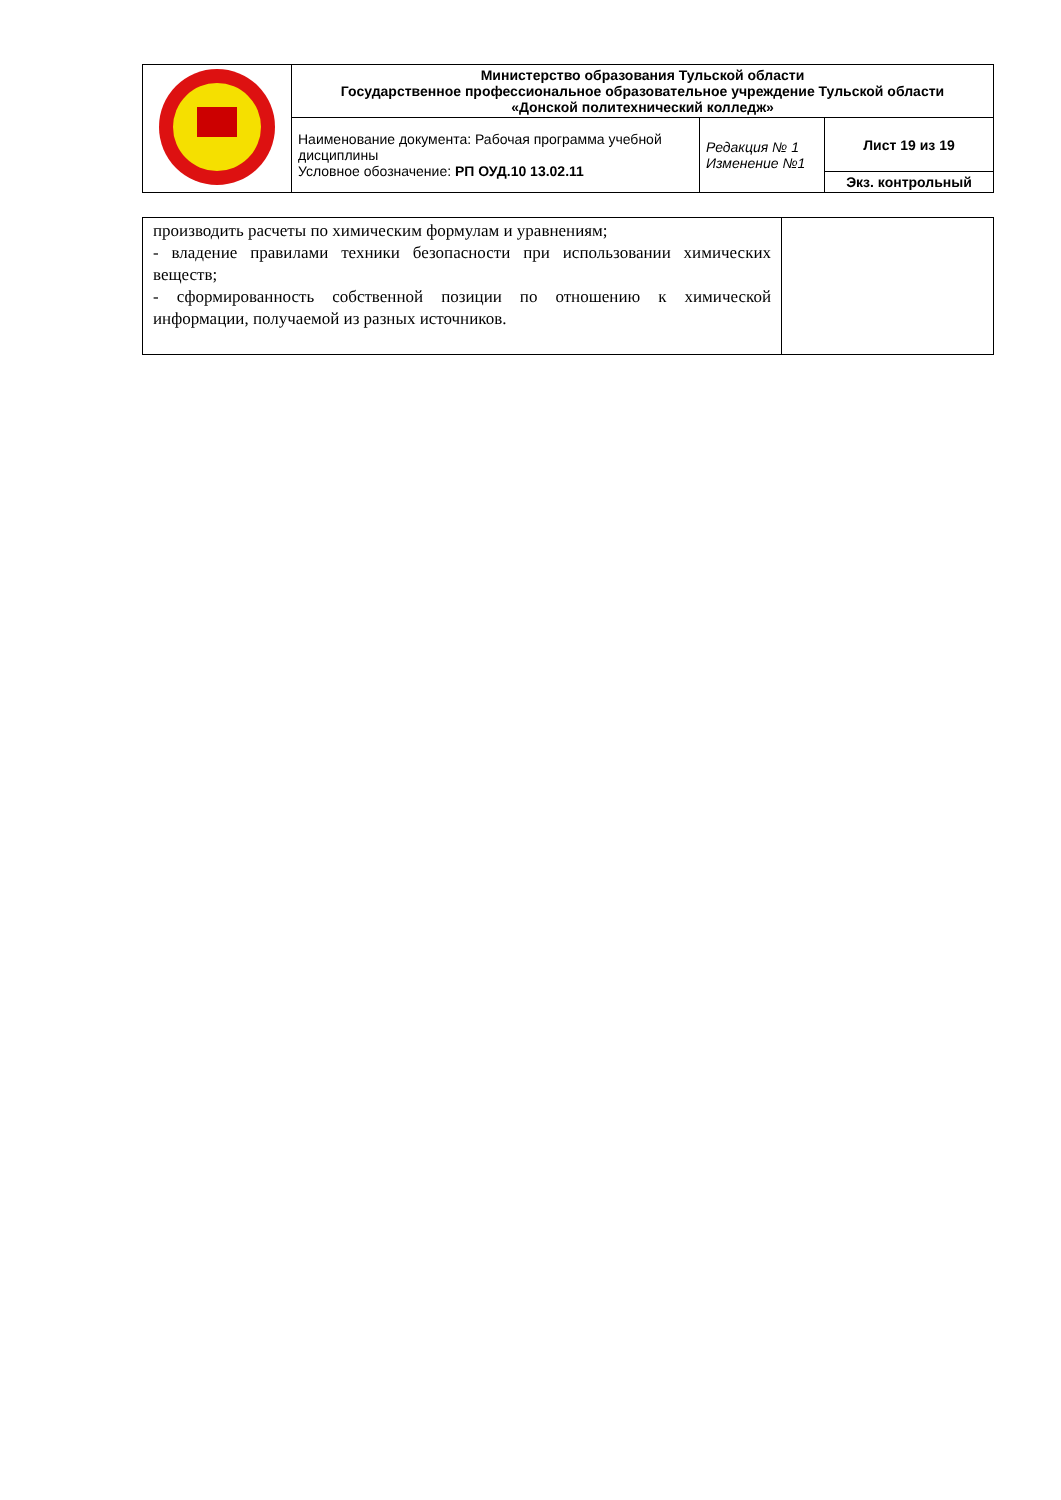| | Министерство образования Тульской области Государственное профессиональное образовательное учреждение Тульской области «Донской политехнический колледж» | | |
| | Наименование документа: Рабочая программа учебной дисциплины Условное обозначение: РП ОУД.10 13.02.11 | Редакция № 1 Изменение №1 | Лист 19 из 19 |
| | | | Экз. контрольный |
| производить расчеты по химическим формулам и уравнениям; - владение правилами техники безопасности при использовании химических веществ; - сформированность собственной позиции по отношению к химической информации, получаемой из разных источников. | |